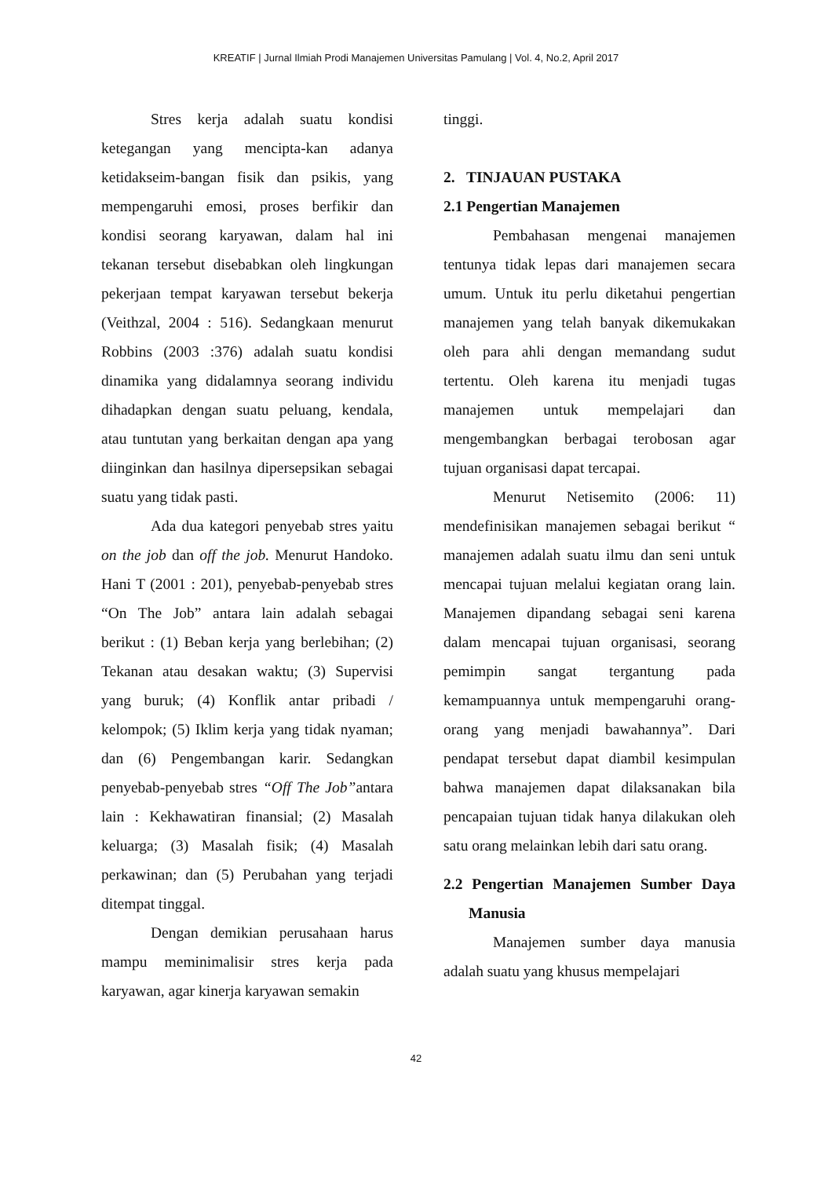KREATIF | Jurnal Ilmiah Prodi Manajemen Universitas Pamulang | Vol. 4, No.2, April 2017
Stres kerja adalah suatu kondisi ketegangan yang mencipta-kan adanya ketidakseim-bangan fisik dan psikis, yang mempengaruhi emosi, proses berfikir dan kondisi seorang karyawan, dalam hal ini tekanan tersebut disebabkan oleh lingkungan pekerjaan tempat karyawan tersebut bekerja (Veithzal, 2004 : 516). Sedangkaan menurut Robbins (2003 :376) adalah suatu kondisi dinamika yang didalamnya seorang individu dihadapkan dengan suatu peluang, kendala, atau tuntutan yang berkaitan dengan apa yang diinginkan dan hasilnya dipersepsikan sebagai suatu yang tidak pasti.
Ada dua kategori penyebab stres yaitu on the job dan off the job. Menurut Handoko. Hani T (2001 : 201), penyebab-penyebab stres “On The Job” antara lain adalah sebagai berikut : (1) Beban kerja yang berlebihan; (2) Tekanan atau desakan waktu; (3) Supervisi yang buruk; (4) Konflik antar pribadi / kelompok; (5) Iklim kerja yang tidak nyaman; dan (6) Pengembangan karir. Sedangkan penyebab-penyebab stres “Off The Job”antara lain : Kekhawatiran finansial; (2) Masalah keluarga; (3) Masalah fisik; (4) Masalah perkawinan; dan (5) Perubahan yang terjadi ditempat tinggal.
Dengan demikian perusahaan harus mampu meminimalisir stres kerja pada karyawan, agar kinerja karyawan semakin
tinggi.
2. TINJAUAN PUSTAKA
2.1 Pengertian Manajemen
Pembahasan mengenai manajemen tentunya tidak lepas dari manajemen secara umum. Untuk itu perlu diketahui pengertian manajemen yang telah banyak dikemukakan oleh para ahli dengan memandang sudut tertentu. Oleh karena itu menjadi tugas manajemen untuk mempelajari dan mengembangkan berbagai terobosan agar tujuan organisasi dapat tercapai.
Menurut Netisemito (2006: 11) mendefinisikan manajemen sebagai berikut “ manajemen adalah suatu ilmu dan seni untuk mencapai tujuan melalui kegiatan orang lain. Manajemen dipandang sebagai seni karena dalam mencapai tujuan organisasi, seorang pemimpin sangat tergantung pada kemampuannya untuk mempengaruhi orang-orang yang menjadi bawahannya”. Dari pendapat tersebut dapat diambil kesimpulan bahwa manajemen dapat dilaksanakan bila pencapaian tujuan tidak hanya dilakukan oleh satu orang melainkan lebih dari satu orang.
2.2 Pengertian Manajemen Sumber Daya Manusia
Manajemen sumber daya manusia adalah suatu yang khusus mempelajari
42